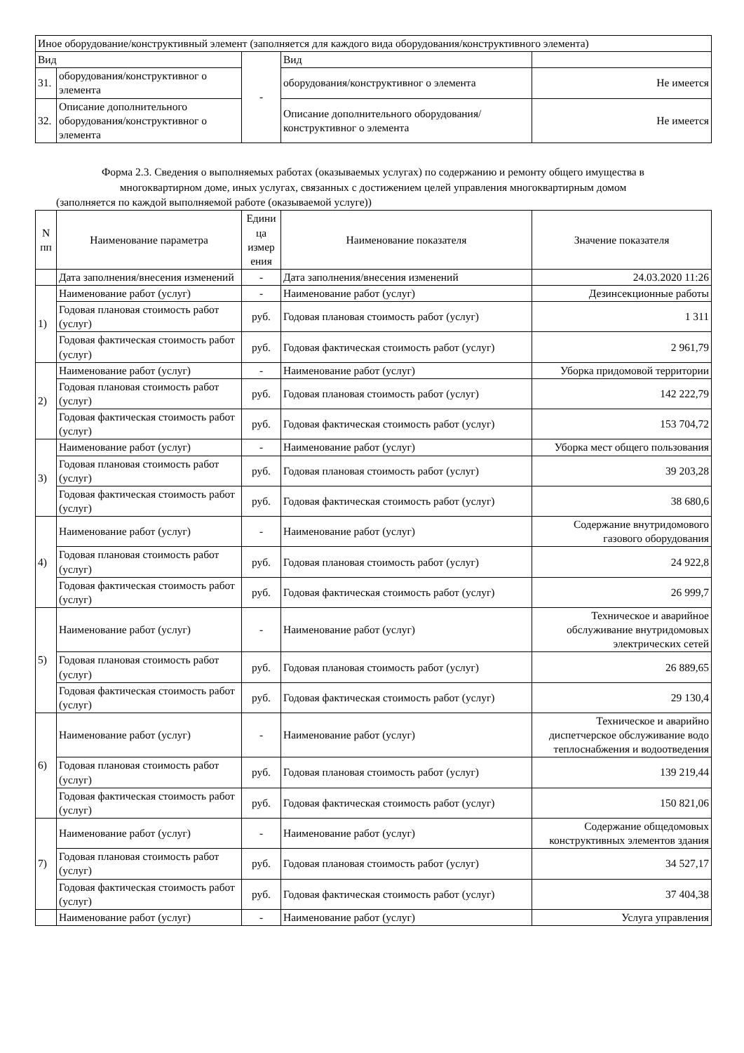| Иное оборудование/конструктивный элемент (заполняется для каждого вида оборудования/конструктивного элемента) | | | | |
| Вид | | - | Вид | |
| 31. | оборудования/конструктивног о элемента | | оборудования/конструктивног о элемента | Не имеется |
| 32. | Описание дополнительного оборудования/конструктивног о элемента | | Описание дополнительного оборудования/конструктивног о элемента | Не имеется |
Форма 2.3. Сведения о выполняемых работах (оказываемых услугах) по содержанию и ремонту общего имущества в
многоквартирном доме, иных услугах, связанных с достижением целей управления многоквартирным домом
(заполняется по каждой выполняемой работе (оказываемой услуге))
| N пп | Наименование параметра | Едини ца измер ения | Наименование показателя | Значение показателя |
| --- | --- | --- | --- | --- |
| | Дата заполнения/внесения изменений | - | Дата заполнения/внесения изменений | 24.03.2020 11:26 |
| 1) | Наименование работ (услуг) | - | Наименование работ (услуг) | Дезинсекционные работы |
| | Годовая плановая стоимость работ (услуг) | руб. | Годовая плановая стоимость работ (услуг) | 1 311 |
| | Годовая фактическая стоимость работ (услуг) | руб. | Годовая фактическая стоимость работ (услуг) | 2 961,79 |
| 2) | Наименование работ (услуг) | - | Наименование работ (услуг) | Уборка придомовой территории |
| | Годовая плановая стоимость работ (услуг) | руб. | Годовая плановая стоимость работ (услуг) | 142 222,79 |
| | Годовая фактическая стоимость работ (услуг) | руб. | Годовая фактическая стоимость работ (услуг) | 153 704,72 |
| 3) | Наименование работ (услуг) | - | Наименование работ (услуг) | Уборка мест общего пользования |
| | Годовая плановая стоимость работ (услуг) | руб. | Годовая плановая стоимость работ (услуг) | 39 203,28 |
| | Годовая фактическая стоимость работ (услуг) | руб. | Годовая фактическая стоимость работ (услуг) | 38 680,6 |
| 4) | Наименование работ (услуг) | - | Наименование работ (услуг) | Содержание внутридомового газового оборудования |
| | Годовая плановая стоимость работ (услуг) | руб. | Годовая плановая стоимость работ (услуг) | 24 922,8 |
| | Годовая фактическая стоимость работ (услуг) | руб. | Годовая фактическая стоимость работ (услуг) | 26 999,7 |
| 5) | Наименование работ (услуг) | - | Наименование работ (услуг) | Техническое и аварийное обслуживание внутридомовых электрических сетей |
| | Годовая плановая стоимость работ (услуг) | руб. | Годовая плановая стоимость работ (услуг) | 26 889,65 |
| | Годовая фактическая стоимость работ (услуг) | руб. | Годовая фактическая стоимость работ (услуг) | 29 130,4 |
| 6) | Наименование работ (услуг) | - | Наименование работ (услуг) | Техническое и аварийно диспетчерское обслуживание водо теплоснабжения и водоотведения |
| | Годовая плановая стоимость работ (услуг) | руб. | Годовая плановая стоимость работ (услуг) | 139 219,44 |
| | Годовая фактическая стоимость работ (услуг) | руб. | Годовая фактическая стоимость работ (услуг) | 150 821,06 |
| 7) | Наименование работ (услуг) | - | Наименование работ (услуг) | Содержание общедомовых конструктивных элементов здания |
| | Годовая плановая стоимость работ (услуг) | руб. | Годовая плановая стоимость работ (услуг) | 34 527,17 |
| | Годовая фактическая стоимость работ (услуг) | руб. | Годовая фактическая стоимость работ (услуг) | 37 404,38 |
| | Наименование работ (услуг) | - | Наименование работ (услуг) | Услуга управления |